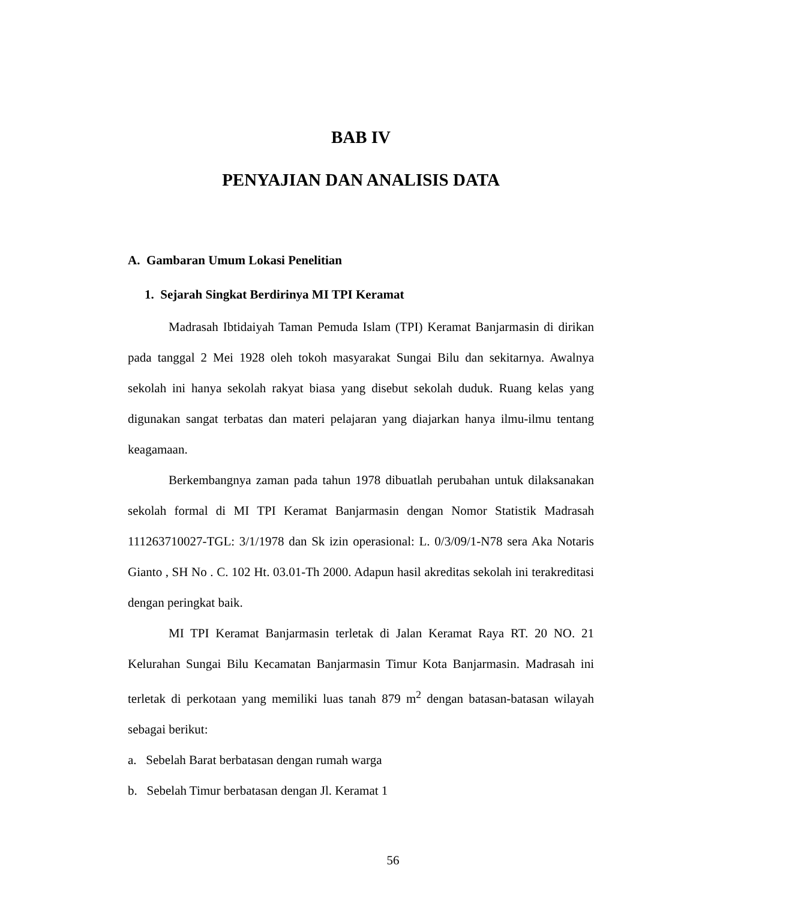BAB IV
PENYAJIAN DAN ANALISIS DATA
A. Gambaran Umum Lokasi Penelitian
1. Sejarah Singkat Berdirinya MI TPI Keramat
Madrasah Ibtidaiyah Taman Pemuda Islam (TPI) Keramat Banjarmasin di dirikan pada tanggal 2 Mei 1928 oleh tokoh masyarakat Sungai Bilu dan sekitarnya. Awalnya sekolah ini hanya sekolah rakyat biasa yang disebut sekolah duduk. Ruang kelas yang digunakan sangat terbatas dan materi pelajaran yang diajarkan hanya ilmu-ilmu tentang keagamaan.
Berkembangnya zaman pada tahun 1978 dibuatlah perubahan untuk dilaksanakan sekolah formal di MI TPI Keramat Banjarmasin dengan Nomor Statistik Madrasah 111263710027-TGL: 3/1/1978 dan Sk izin operasional: L. 0/3/09/1-N78 sera Aka Notaris Gianto , SH No . C. 102 Ht. 03.01-Th 2000. Adapun hasil akreditas sekolah ini terakreditasi dengan peringkat baik.
MI TPI Keramat Banjarmasin terletak di Jalan Keramat Raya RT. 20 NO. 21 Kelurahan Sungai Bilu Kecamatan Banjarmasin Timur Kota Banjarmasin. Madrasah ini terletak di perkotaan yang memiliki luas tanah 879 m<sup>2</sup> dengan batasan-batasan wilayah sebagai berikut:
a. Sebelah Barat berbatasan dengan rumah warga
b. Sebelah Timur berbatasan dengan Jl. Keramat 1
56